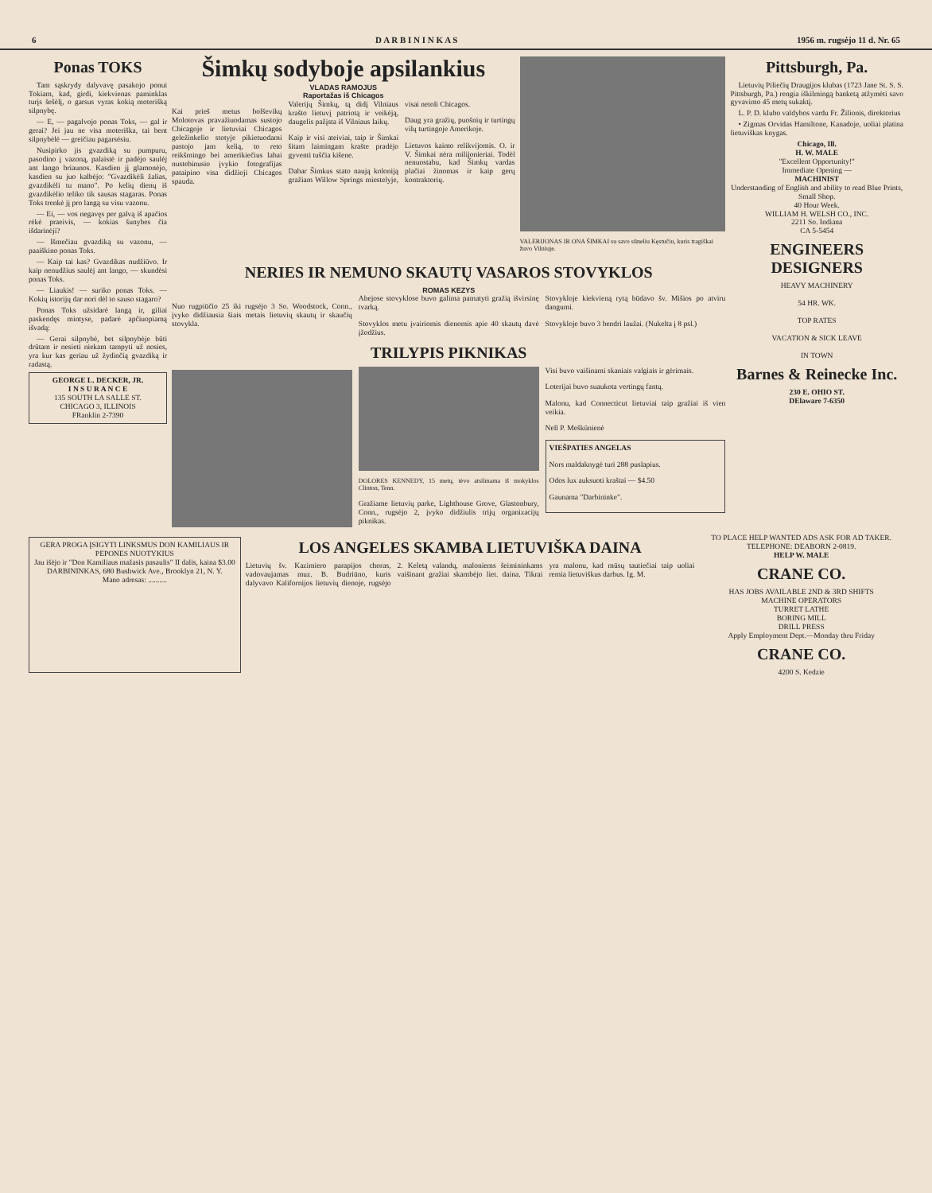6 D A R B I N I N K A S 1956 m. rugsėjo 11 d. Nr. 65
Ponas TOKS
Tam sąskrydy dalyvavę pasakojo ponui Tokiam, kad, girdi, kiekvienas paminklas turįs šešėlį, o garsus vyras kokią moterišką silpnybę.
— E, — pagalvojo ponas Toks, — gal ir gerai? Jei jau ne visa moteriška, tai bent silpnybėlė — greičiau pagarsėsiu.
Nusipirko jis gvazdiką su pumpuru, pasodino į vazoną, palaistė ir padėjo saulėj ant lango briaunos. Kasdien jį glamonėjo, kasdien su juo kalbėjo: "Gvazdikėli žalias, gvazdikėli tu mano". Po kelių dienų iš gvazdikėlio teliko tik sausas stagaras. Ponas Toks trenkė jį pro langą su visu vazonu.
— Ei, — vos negavęs per galvą iš apačios rėkė praeivis, — kokias šunybes čia išdarinėji?
— Išmečiau gvazdiką su vazonu, — paaiškino ponas Toks.
— Kaip tai kas? Gvazdikas nudžiūvo. Ir kaip nenudžius saulėj ant lango, — skundėsi ponas Toks.
— Liaukis! — suriko ponas Toks. — Kokių istorijų dar nori dėl to sauso stagaro?
Ponas Toks užsidarė langą ir, giliai paskendęs mintyse, padarė apčiuopiamą išvadą:
— Gerai silpnybė, bet silpnybėje būti drūtam ir nesieti niekam tampyti už nosies, yra kur kas geriau už žydinčią gvazdiką ir radastą.
GEORGE L. DECKER, JR.
I N S U R A N C E
135 SOUTH LA SALLE ST.
CHICAGO 3, ILLINOIS
FRanklin 2-7390
Šimkų sodyboje apsilankius
VLADAS RAMOJUS
Raportažas iš Chicagos
Kai prieš metus bolševikų Molotovas pravažiuodamas sustojo Chicagoje ir lietuviai Chicagos geležinkelio stotyje pikietuodami pastojo jam kelią, to reto reikšmingo bei amerikiečius labai nustebinusio įvykio fotografijas pataipino visa didžioji Chicagos spauda.
Valerijų Šimkų, tą didį Vilniaus krašto lietuvį patriotą ir veikėją, daugelis pažįsta iš Vilniaus laikų.
Kaip ir visi ateiviai, taip ir Šimkai šitam laimingam kraštе pradėjo gyventi tuščia kišene.
Dabar Šimkus stato naują koloniją gražiam Willow Springs miestelyje, visai netoli Chicagos.
Daug yra gražių, puošnių ir turtingų vilų turtingoje Amerikoje.
Lietuvos kaimo relikvijomis. O. ir V. Šimkai nėra milijonieriai. Todėl nenuostabu, kad Šimkų vardas plačiai žinomas ir kaip gerų kontraktorių.
VALERIJONAS IR ONA ŠIMKAI su savo sūneliu Kęstučiu, kuris tragiškai žuvo Vilniuje.
NERIES IR NEMUNO SKAUTŲ VASAROS STOVYKLOS
ROMAS KEZYS
Nuo rugpiūčio 25 iki rugsėjo 3 So. Woodstock, Conn., įvyko didžiausia šiais metais lietuvių skautų ir skaučių stovykla.
Abejose stovyklose buvo galima pamatyti gražią išvirsinę tvarką.
Stovyklos metu įvairiomis dienomis apie 40 skautų davė įžodžius.
Stovykloje kiekvieną rytą būdavo šv. Mišios po atviru dangumi.
Stovykloje buvo 3 bendri laužai. (Nukelta į 8 psl.)
TRILYPIS PIKNIKAS
DOLORES KENNEDY, 15 metų, tėvo atsilmama iš mokyklos Clinton, Tenn.
Gražiame lietuvių parke, Lighthouse Grove, Glastonbury, Conn., rugsėjo 2, įvyko didžiulis trijų organizacijų piknikas.
Visi buvo vaišinami skaniais valgiais ir gėrimais.
Loterijai buvo suaukota vertingų fantų.
Malonu, kad Connecticut lietuviai taip gražiai iš vien veikia.
Nell P. Meškūnienė
VIEŠPATIES ANGELAS
Nors maldaknygė turi 288 puslapius.
Odos lux auksuoti kraštai — $4.50
Gaunama "Darbininke".
Pittsburgh, Pa.
Lietuvių Piliečių Draugijos klubas (1723 Jane St. S. S. Pittsburgh, Pa.) rengia iškilmingą banketą atžymėti savo gyvavimo 45 metų sukaktį.
L. P. D. klubo valdybos vardu Fr. Žilionis, direktorius
• Zigmas Orvidas Hamiltone, Kanadoje, uoliai platina lietuviškas knygas.
Chicago, Ill.
H. W. MALE
"Excellent Opportunity!"
Immediate Opening —
MACHINIST
Understanding of English and ability to read Blue Prints, Small Shop.
40 Hour Week.
WILLIAM H. WELSH CO., INC.
2211 So. Indiana
CA 5-5454
ENGINEERS DESIGNERS
HEAVY MACHINERY
54 HR. WK.
TOP RATES
VACATION & SICK LEAVE
IN TOWN
Barnes & Reinecke Inc.
230 E. OHIO ST.
DElaware 7-6350
GERA PROGA ĮSIGYTI LINKSMUS DON KAMILIAUS IR PEPONES NUOTYKIUS
Jau išėjo ir "Don Kamiliaus mažasis pasaulis" II dalis, kaina $3.00
DARBININKAS, 680 Bushwick Ave., Brooklyn 21, N. Y.
Mano adresas: ..........
LOS ANGELES SKAMBA LIETUVIŠKA DAINA
Lietuvių šv. Kazimiero parapijos choras, vadovaujamas muz. B. Budriūno, kuris dalyvavo Kalifornijos lietuvių dienoje, rugsėjo 2. Keletą valandų, maloniems šeimininkams vaišinant gražiai skambėjo liet. daina. Tikrai yra malonu, kad mūsų tautiečiai taip uoliai remia lietuviškus darbus. Ig. M.
TO PLACE HELP WANTED ADS ASK FOR AD TAKER. TELEPHONE: DEABORN 2-0819.
HELP W. MALE
CRANE CO.
HAS JOBS AVAILABLE 2ND & 3RD SHIFTS
MACHINE OPERATORS
TURRET LATHE
BORING MILL
DRILL PRESS
Apply Employment Dept.—Monday thru Friday
CRANE CO.
4200 S. Kedzie